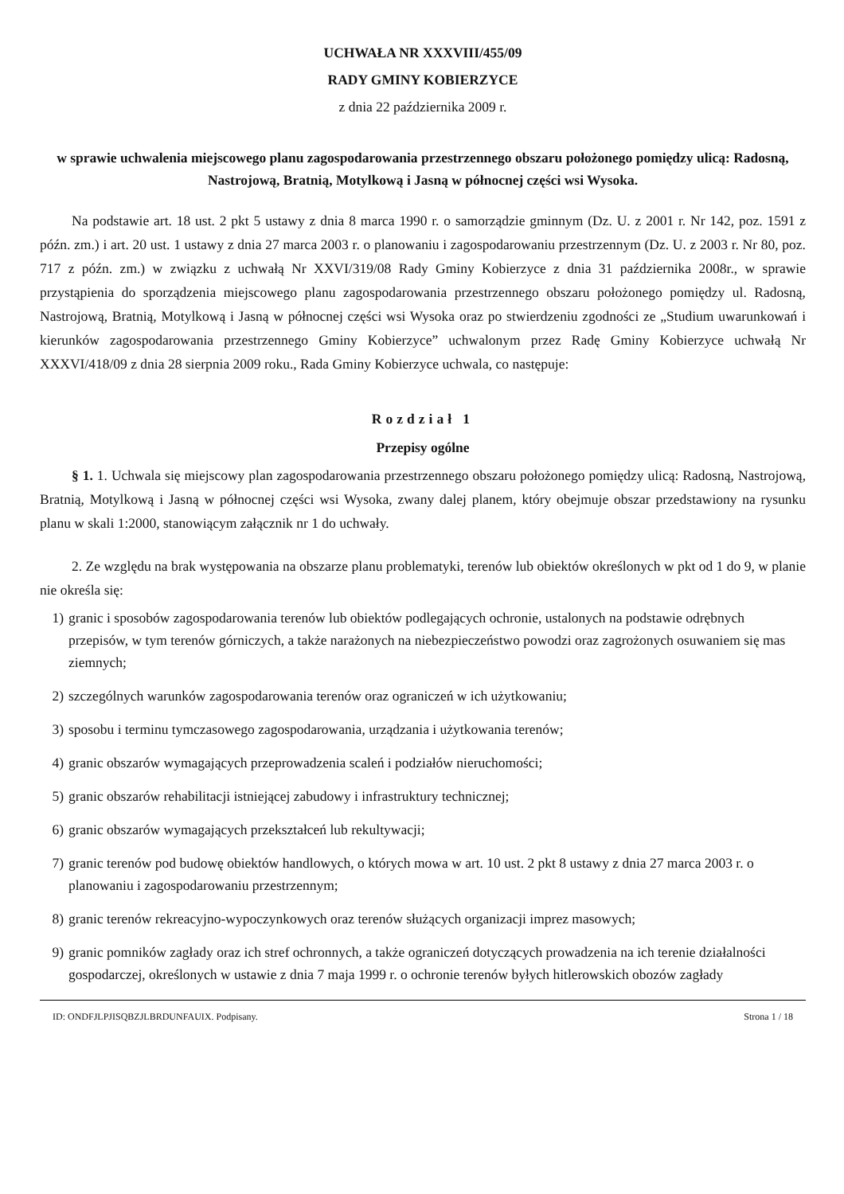UCHWAŁA NR XXXVIII/455/09
RADY GMINY KOBIERZYCE
z dnia 22 października 2009 r.
w sprawie uchwalenia miejscowego planu zagospodarowania przestrzennego obszaru położonego pomiędzy ulicą: Radosną, Nastrojową, Bratnią, Motylkową i Jasną w północnej części wsi Wysoka.
Na podstawie art. 18 ust. 2 pkt 5 ustawy z dnia 8 marca 1990 r. o samorządzie gminnym (Dz. U. z 2001 r. Nr 142, poz. 1591 z późn. zm.) i art. 20 ust. 1 ustawy z dnia 27 marca 2003 r. o planowaniu i zagospodarowaniu przestrzennym (Dz. U. z 2003 r. Nr 80, poz. 717 z późn. zm.) w związku z uchwałą Nr XXVI/319/08 Rady Gminy Kobierzyce z dnia 31 października 2008r., w sprawie przystąpienia do sporządzenia miejscowego planu zagospodarowania przestrzennego obszaru położonego pomiędzy ul. Radosną, Nastrojową, Bratnią, Motylkową i Jasną w północnej części wsi Wysoka oraz po stwierdzeniu zgodności ze „Studium uwarunkowań i kierunków zagospodarowania przestrzennego Gminy Kobierzyce” uchwalonym przez Radę Gminy Kobierzyce uchwałą Nr XXXVI/418/09 z dnia 28 sierpnia 2009 roku., Rada Gminy Kobierzyce uchwala, co następuje:
Rozdział 1
Przepisy ogólne
§ 1. 1. Uchwala się miejscowy plan zagospodarowania przestrzennego obszaru położonego pomiędzy ulicą: Radosną, Nastrojową, Bratnią, Motylkową i Jasną w północnej części wsi Wysoka, zwany dalej planem, który obejmuje obszar przedstawiony na rysunku planu w skali 1:2000, stanowiącym załącznik nr 1 do uchwały.
2. Ze względu na brak występowania na obszarze planu problematyki, terenów lub obiektów określonych w pkt od 1 do 9, w planie nie określa się:
1) granic i sposobów zagospodarowania terenów lub obiektów podlegających ochronie, ustalonych na podstawie odrębnych przepisów, w tym terenów górniczych, a także narażonych na niebezpieczeństwo powodzi oraz zagrożonych osuwaniem się mas ziemnych;
2) szczególnych warunków zagospodarowania terenów oraz ograniczeń w ich użytkowaniu;
3) sposobu i terminu tymczasowego zagospodarowania, urządzania i użytkowania terenów;
4) granic obszarów wymagających przeprowadzenia scaleń i podziałów nieruchomości;
5) granic obszarów rehabilitacji istniejącej zabudowy i infrastruktury technicznej;
6) granic obszarów wymagających przekształceń lub rekultywacji;
7) granic terenów pod budowę obiektów handlowych, o których mowa w art. 10 ust. 2 pkt 8 ustawy z dnia 27 marca 2003 r. o planowaniu i zagospodarowaniu przestrzennym;
8) granic terenów rekreacyjno-wypoczynkowych oraz terenów służących organizacji imprez masowych;
9) granic pomników zagłady oraz ich stref ochronnych, a także ograniczeń dotyczących prowadzenia na ich terenie działalności gospodarczej, określonych w ustawie z dnia 7 maja 1999 r. o ochronie terenów byłych hitlerowskich obozów zagłady
ID: ONDFJLPJISQBZJLBRDUNFAUIX. Podpisany. Strona 1 / 18